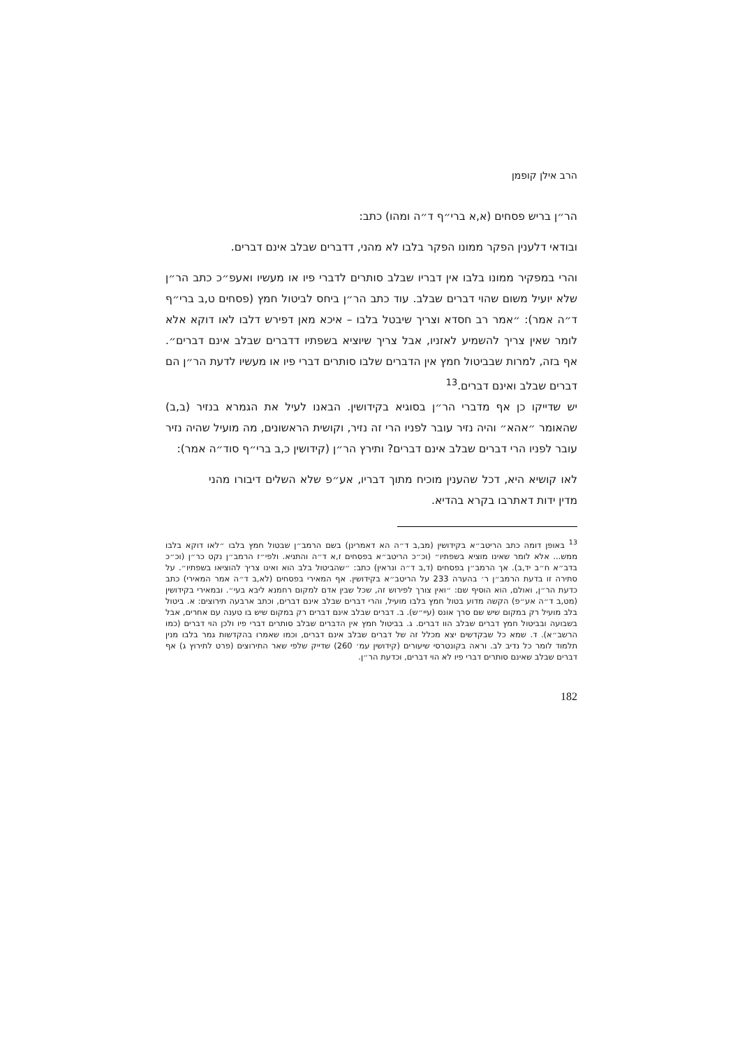הרב אילן קופמן
הר״ן בריש פסחים (א,א ברי״ף ד״ה ומהו) כתב:
ובודאי דלענין הפקר ממונו הפקר בלבו לא מהני, דדברים שבלב אינם דברים.
והרי במפקיר ממונו בלבו אין דבריו שבלב סותרים לדברי פיו או מעשיו ואעפ״כ כתב הר״ן שלא יועיל משום שהוי דברים שבלב. עוד כתב הר״ן ביחס לביטול חמץ (פסחים ט,ב ברי״ף ד״ה אמר): ״אמר רב חסדא וצריך שיבטל בלבו – איכא מאן דפירש דלבו לאו דוקא אלא לומר שאין צריך להשמיע לאזניו, אבל צריך שיוציא בשפתיו דדברים שבלב אינם דברים״. אף בזה, למרות שבביטול חמץ אין הדברים שלבו סותרים דברי פיו או מעשיו לדעת הר״ן הם דברים שבלב ואינם דברים.<sup>13</sup>
יש שדייקו כן אף מדברי הר״ן בסוגיא בקידושין. הבאנו לעיל את הגמרא בנזיר (ב,ב) שהאומר ״אהא״ והיה נזיר עובר לפניו הרי זה נזיר, וקושית הראשונים, מה מועיל שהיה נזיר עובר לפניו הרי דברים שבלב אינם דברים? ותירץ הר״ן (קידושין כ,ב ברי״ף סוד״ה אמר):
לאו קושיא היא, דכל שהענין מוכיח מתוך דבריו, אע״פ שלא השלים דיבורו מהני מדין ידות דאתרבו בקרא בהדיא.
<sup>13</sup> באופן דומה כתב הריטב״א בקידושין (מב,ב ד״ה הא דאמרינן) בשם הרמב״ן שבטול חמץ בלבו ״לאו דוקא בלבו ממש... אלא לומר שאינו מוציא בשפתיו״ (וכ״כ הריטב״א בפסחים ז,א ד״ה והתניא. ולפי״ז הרמב״ן נקט כר״ן (וכ״כ בדב״א ח״ב יד,ב). אך הרמב״ן בפסחים (ד,ב ד״ה ונראין) כתב: ״שהביטול בלב הוא ואינו צריך להוציאו בשפתיו״. על סתירה זו בדעת הרמב״ן ר׳ בהערה 233 על הריטב״א בקידושין. אף המאירי בפסחים (לא,ב ד״ה אמר המאירי) כתב כדעת הר״ן, ואולם, הוא הוסיף שם: ״ואין צורך לפירוש זה, שכל שבין אדם למקום רחמנא ליבא בעי״. ובמאירי בקידושין (מט,ב ד״ה אע״פ) הקשה מדוע בטול חמץ בלבו מועיל, והרי דברים שבלב אינם דברים, וכתב ארבעה תירוצים: א. ביטול בלב מועיל רק במקום שיש שם סרך אונס (עיי״ש). ב. דברים שבלב אינם דברים רק במקום שיש בו טענה עם אחרים, אבל בשבועה ובביטול חמץ דברים שבלב הוו דברים. ג. בביטול חמץ אין הדברים שבלב סותרים דברי פיו ולכן הוי דברים (כמו הרשב״א). ד. שמא כל שבקדשים יצא מכלל זה של דברים שבלב אינם דברים, וכמו שאמרו בהקדשות גמר בלבו מנין תלמוד לומר כל נדיב לב. וראה בקונטרסי שיעורים (קידושין עמ׳ 260) שדייק שלפי שאר התירוצים (פרט לתירוץ ג) אף דברים שבלב שאינם סותרים דברי פיו לא הוי דברים, וכדעת הר״ן.
182